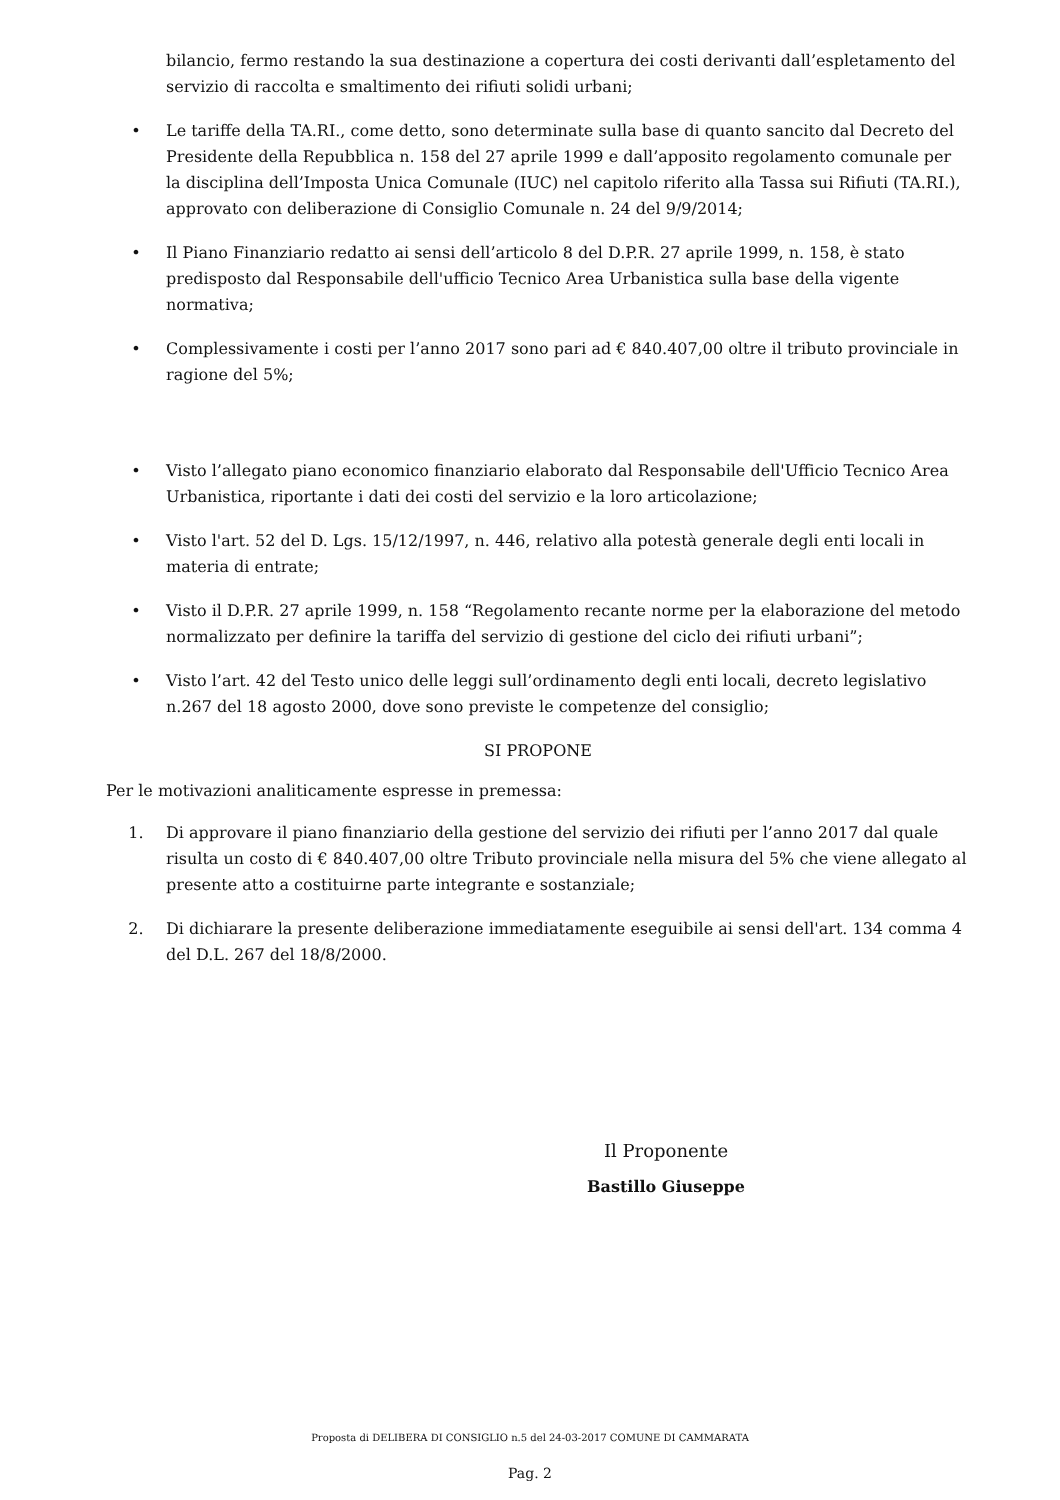bilancio, fermo restando la sua destinazione a copertura dei costi derivanti dall’espletamento del servizio di raccolta e smaltimento dei rifiuti solidi urbani;
• Le tariffe della TA.RI., come detto, sono determinate sulla base di quanto sancito dal Decreto del Presidente della Repubblica n. 158 del 27 aprile 1999 e dall’apposito regolamento comunale per la disciplina dell’Imposta Unica Comunale (IUC) nel capitolo riferito alla Tassa sui Rifiuti (TA.RI.), approvato con deliberazione di Consiglio Comunale n. 24 del 9/9/2014;
• Il Piano Finanziario redatto ai sensi dell’articolo 8 del D.P.R. 27 aprile 1999, n. 158, è stato predisposto dal Responsabile dell'ufficio Tecnico Area Urbanistica sulla base della vigente normativa;
• Complessivamente i costi per l’anno 2017 sono pari ad € 840.407,00 oltre il tributo provinciale in ragione del 5%;
• Visto l’allegato piano economico finanziario elaborato dal Responsabile dell'Ufficio Tecnico Area Urbanistica, riportante i dati dei costi del servizio e la loro articolazione;
• Visto l'art. 52 del D. Lgs. 15/12/1997, n. 446, relativo alla potestà generale degli enti locali in materia di entrate;
• Visto il D.P.R. 27 aprile 1999, n. 158 “Regolamento recante norme per la elaborazione del metodo normalizzato per definire la tariffa del servizio di gestione del ciclo dei rifiuti urbani”;
• Visto l’art. 42 del Testo unico delle leggi sull’ordinamento degli enti locali, decreto legislativo n.267 del 18 agosto 2000, dove sono previste le competenze del consiglio;
SI PROPONE
Per le motivazioni analiticamente espresse in premessa:
1. Di approvare il piano finanziario della gestione del servizio dei rifiuti per l’anno 2017 dal quale risulta un costo di € 840.407,00 oltre Tributo provinciale nella misura del 5% che viene allegato al presente atto a costituirne parte integrante e sostanziale;
2. Di dichiarare la presente deliberazione immediatamente eseguibile ai sensi dell'art. 134 comma 4 del D.L. 267 del 18/8/2000.
Il Proponente
Bastillo Giuseppe
Proposta di DELIBERA DI CONSIGLIO n.5 del 24-03-2017 COMUNE DI CAMMARATA
Pag. 2